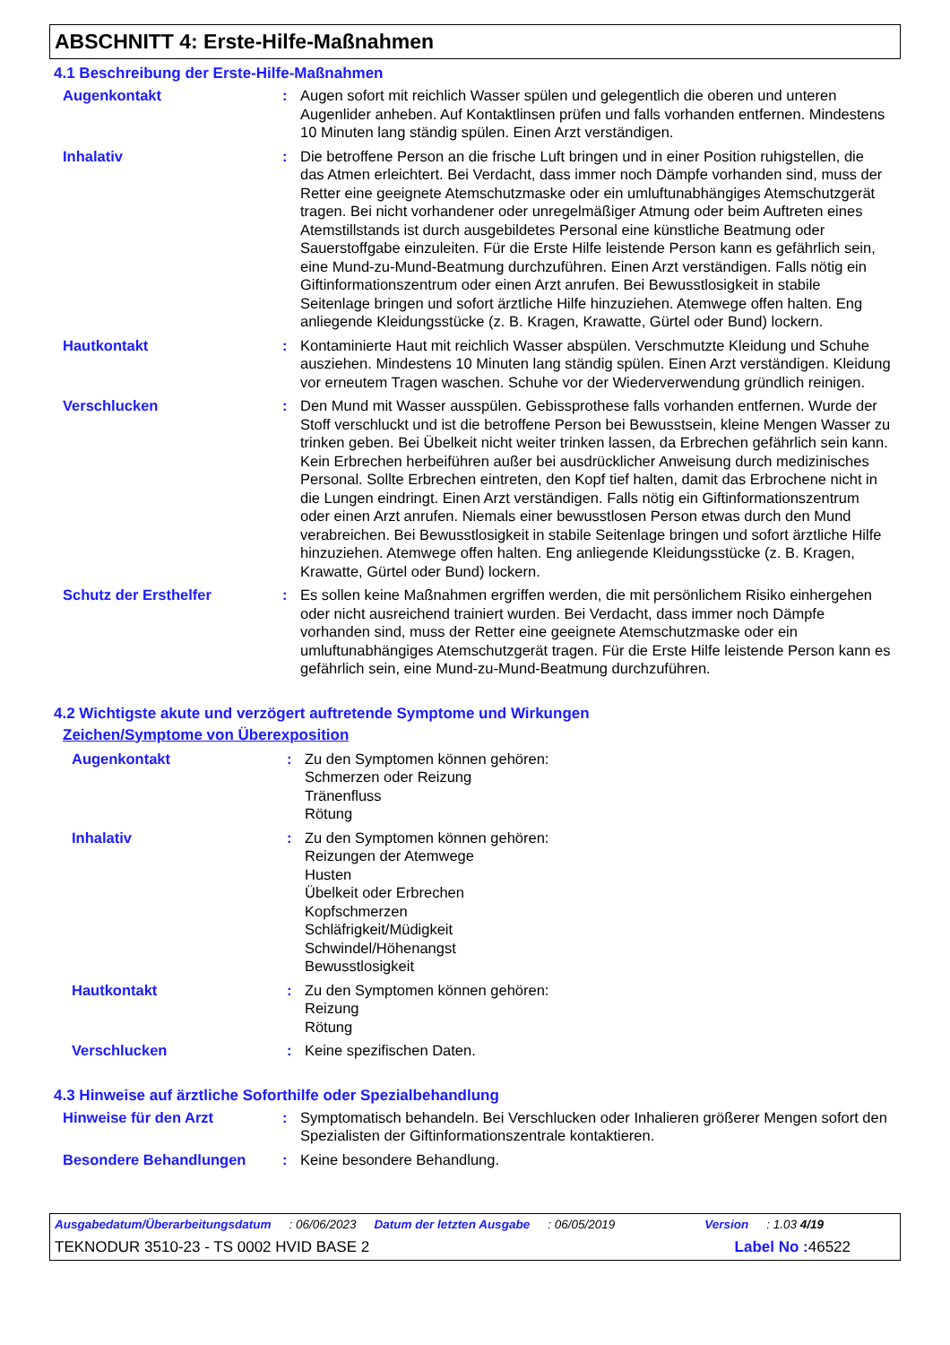ABSCHNITT 4: Erste-Hilfe-Maßnahmen
4.1 Beschreibung der Erste-Hilfe-Maßnahmen
Augenkontakt : Augen sofort mit reichlich Wasser spülen und gelegentlich die oberen und unteren Augenlider anheben. Auf Kontaktlinsen prüfen und falls vorhanden entfernen. Mindestens 10 Minuten lang ständig spülen. Einen Arzt verständigen.
Inhalativ : Die betroffene Person an die frische Luft bringen und in einer Position ruhigstellen, die das Atmen erleichtert. Bei Verdacht, dass immer noch Dämpfe vorhanden sind, muss der Retter eine geeignete Atemschutzmaske oder ein umluftunabhängiges Atemschutzgerät tragen. Bei nicht vorhandener oder unregelmäßiger Atmung oder beim Auftreten eines Atemstillstands ist durch ausgebildetes Personal eine künstliche Beatmung oder Sauerstoffgabe einzuleiten. Für die Erste Hilfe leistende Person kann es gefährlich sein, eine Mund-zu-Mund-Beatmung durchzuführen. Einen Arzt verständigen. Falls nötig ein Giftinformationszentrum oder einen Arzt anrufen. Bei Bewusstlosigkeit in stabile Seitenlage bringen und sofort ärztliche Hilfe hinzuziehen. Atemwege offen halten. Eng anliegende Kleidungsstücke (z. B. Kragen, Krawatte, Gürtel oder Bund) lockern.
Hautkontakt : Kontaminierte Haut mit reichlich Wasser abspülen. Verschmutzte Kleidung und Schuhe ausziehen. Mindestens 10 Minuten lang ständig spülen. Einen Arzt verständigen. Kleidung vor erneutem Tragen waschen. Schuhe vor der Wiederverwendung gründlich reinigen.
Verschlucken : Den Mund mit Wasser ausspülen. Gebissprothese falls vorhanden entfernen. Wurde der Stoff verschluckt und ist die betroffene Person bei Bewusstsein, kleine Mengen Wasser zu trinken geben. Bei Übelkeit nicht weiter trinken lassen, da Erbrechen gefährlich sein kann. Kein Erbrechen herbeiführen außer bei ausdrücklicher Anweisung durch medizinisches Personal. Sollte Erbrechen eintreten, den Kopf tief halten, damit das Erbrochene nicht in die Lungen eindringt. Einen Arzt verständigen. Falls nötig ein Giftinformationszentrum oder einen Arzt anrufen. Niemals einer bewusstlosen Person etwas durch den Mund verabreichen. Bei Bewusstlosigkeit in stabile Seitenlage bringen und sofort ärztliche Hilfe hinzuziehen. Atemwege offen halten. Eng anliegende Kleidungsstücke (z. B. Kragen, Krawatte, Gürtel oder Bund) lockern.
Schutz der Ersthelfer : Es sollen keine Maßnahmen ergriffen werden, die mit persönlichem Risiko einhergehen oder nicht ausreichend trainiert wurden. Bei Verdacht, dass immer noch Dämpfe vorhanden sind, muss der Retter eine geeignete Atemschutzmaske oder ein umluftunabhängiges Atemschutzgerät tragen. Für die Erste Hilfe leistende Person kann es gefährlich sein, eine Mund-zu-Mund-Beatmung durchzuführen.
4.2 Wichtigste akute und verzögert auftretende Symptome und Wirkungen
Zeichen/Symptome von Überexposition
Augenkontakt : Zu den Symptomen können gehören:
Schmerzen oder Reizung
Tränenfluss
Rötung
Inhalativ : Zu den Symptomen können gehören:
Reizungen der Atemwege
Husten
Übelkeit oder Erbrechen
Kopfschmerzen
Schläfrigkeit/Müdigkeit
Schwindel/Höhenangst
Bewusstlosigkeit
Hautkontakt : Zu den Symptomen können gehören:
Reizung
Rötung
Verschlucken : Keine spezifischen Daten.
4.3 Hinweise auf ärztliche Soforthilfe oder Spezialbehandlung
Hinweise für den Arzt : Symptomatisch behandeln. Bei Verschlucken oder Inhalieren größerer Mengen sofort den Spezialisten der Giftinformationszentrale kontaktieren.
Besondere Behandlungen : Keine besondere Behandlung.
Ausgabedatum/Überarbeitungsdatum: 06/06/2023 Datum der letzten Ausgabe: 06/05/2019 Version: 1.03 4/19
TEKNODUR 3510-23 - TS 0002 HVID BASE 2 Label No : 46522